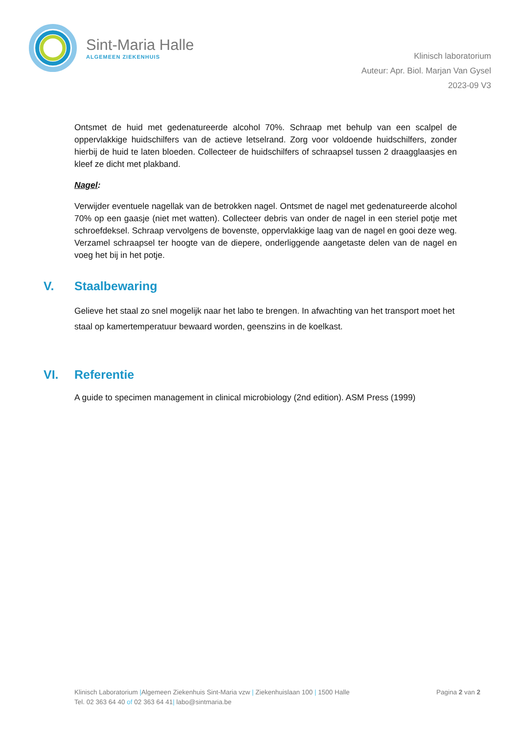Sint-Maria Halle
ALGEMEEN ZIEKENHUIS
Klinisch laboratorium
Auteur: Apr. Biol. Marjan Van Gysel
2023-09 V3
Ontsmet de huid met gedenatureerde alcohol 70%. Schraap met behulp van een scalpel de oppervlakkige huidschilfers van de actieve letselrand. Zorg voor voldoende huidschilfers, zonder hierbij de huid te laten bloeden. Collecteer de huidschilfers of schraapsel tussen 2 draagglaasjes en kleef ze dicht met plakband.
Nagel:
Verwijder eventuele nagellak van de betrokken nagel. Ontsmet de nagel met gedenatureerde alcohol 70% op een gaasje (niet met watten). Collecteer debris van onder de nagel in een steriel potje met schroefdeksel. Schraap vervolgens de bovenste, oppervlakkige laag van de nagel en gooi deze weg. Verzamel schraapsel ter hoogte van de diepere, onderliggende aangetaste delen van de nagel en voeg het bij in het potje.
V. Staalbewaring
Gelieve het staal zo snel mogelijk naar het labo te brengen. In afwachting van het transport moet het staal op kamertemperatuur bewaard worden, geenszins in de koelkast.
VI. Referentie
A guide to specimen management in clinical microbiology (2nd edition). ASM Press (1999)
Klinisch Laboratorium |Algemeen Ziekenhuis Sint-Maria vzw | Ziekenhuislaan 100 | 1500 Halle Pagina 2 van 2
Tel. 02 363 64 40 of 02 363 64 41| labo@sintmaria.be